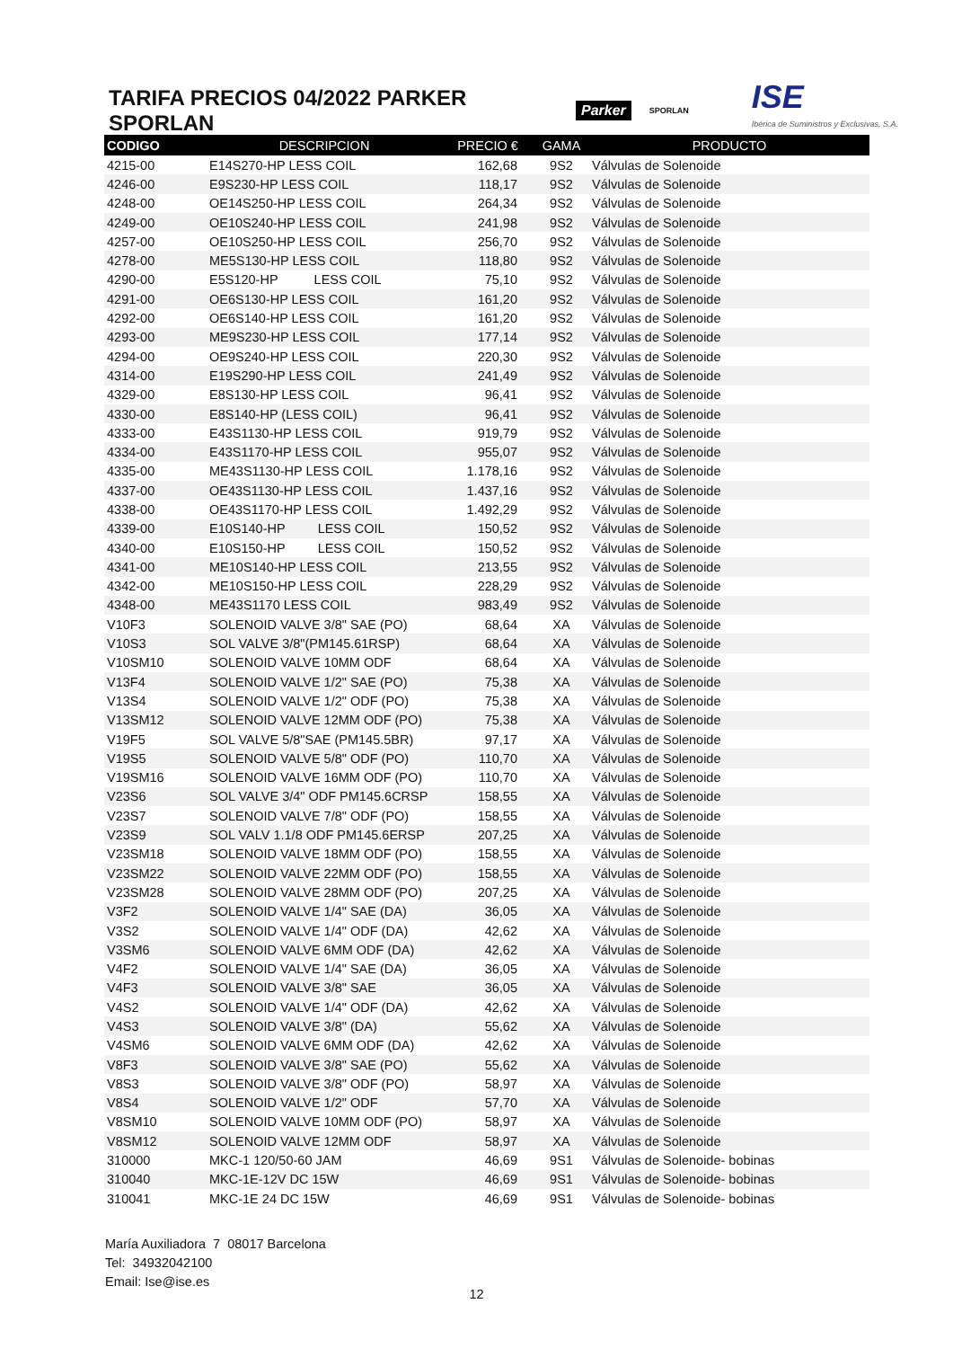TARIFA PRECIOS 04/2022 PARKER SPORLAN
Parker SPORLAN
ISE
Ibérica de Suministros y Exclusivas, S.A.
| CODIGO | DESCRIPCION | PRECIO € | GAMA | PRODUCTO |
| --- | --- | --- | --- | --- |
| 4215-00 | E14S270-HP LESS COIL | 162,68 | 9S2 | Válvulas de Solenoide |
| 4246-00 | E9S230-HP LESS COIL | 118,17 | 9S2 | Válvulas de Solenoide |
| 4248-00 | OE14S250-HP LESS COIL | 264,34 | 9S2 | Válvulas de Solenoide |
| 4249-00 | OE10S240-HP LESS COIL | 241,98 | 9S2 | Válvulas de Solenoide |
| 4257-00 | OE10S250-HP LESS COIL | 256,70 | 9S2 | Válvulas de Solenoide |
| 4278-00 | ME5S130-HP LESS COIL | 118,80 | 9S2 | Válvulas de Solenoide |
| 4290-00 | E5S120-HP LESS COIL | 75,10 | 9S2 | Válvulas de Solenoide |
| 4291-00 | OE6S130-HP LESS COIL | 161,20 | 9S2 | Válvulas de Solenoide |
| 4292-00 | OE6S140-HP LESS COIL | 161,20 | 9S2 | Válvulas de Solenoide |
| 4293-00 | ME9S230-HP LESS COIL | 177,14 | 9S2 | Válvulas de Solenoide |
| 4294-00 | OE9S240-HP LESS COIL | 220,30 | 9S2 | Válvulas de Solenoide |
| 4314-00 | E19S290-HP LESS COIL | 241,49 | 9S2 | Válvulas de Solenoide |
| 4329-00 | E8S130-HP LESS COIL | 96,41 | 9S2 | Válvulas de Solenoide |
| 4330-00 | E8S140-HP (LESS COIL) | 96,41 | 9S2 | Válvulas de Solenoide |
| 4333-00 | E43S1130-HP LESS COIL | 919,79 | 9S2 | Válvulas de Solenoide |
| 4334-00 | E43S1170-HP LESS COIL | 955,07 | 9S2 | Válvulas de Solenoide |
| 4335-00 | ME43S1130-HP LESS COIL | 1.178,16 | 9S2 | Válvulas de Solenoide |
| 4337-00 | OE43S1130-HP LESS COIL | 1.437,16 | 9S2 | Válvulas de Solenoide |
| 4338-00 | OE43S1170-HP LESS COIL | 1.492,29 | 9S2 | Válvulas de Solenoide |
| 4339-00 | E10S140-HP LESS COIL | 150,52 | 9S2 | Válvulas de Solenoide |
| 4340-00 | E10S150-HP LESS COIL | 150,52 | 9S2 | Válvulas de Solenoide |
| 4341-00 | ME10S140-HP LESS COIL | 213,55 | 9S2 | Válvulas de Solenoide |
| 4342-00 | ME10S150-HP LESS COIL | 228,29 | 9S2 | Válvulas de Solenoide |
| 4348-00 | ME43S1170 LESS COIL | 983,49 | 9S2 | Válvulas de Solenoide |
| V10F3 | SOLENOID VALVE 3/8" SAE (PO) | 68,64 | XA | Válvulas de Solenoide |
| V10S3 | SOL VALVE 3/8"(PM145.61RSP) | 68,64 | XA | Válvulas de Solenoide |
| V10SM10 | SOLENOID VALVE 10MM ODF | 68,64 | XA | Válvulas de Solenoide |
| V13F4 | SOLENOID VALVE 1/2" SAE (PO) | 75,38 | XA | Válvulas de Solenoide |
| V13S4 | SOLENOID VALVE 1/2" ODF (PO) | 75,38 | XA | Válvulas de Solenoide |
| V13SM12 | SOLENOID VALVE 12MM ODF (PO) | 75,38 | XA | Válvulas de Solenoide |
| V19F5 | SOL VALVE 5/8"SAE (PM145.5BR) | 97,17 | XA | Válvulas de Solenoide |
| V19S5 | SOLENOID VALVE 5/8" ODF (PO) | 110,70 | XA | Válvulas de Solenoide |
| V19SM16 | SOLENOID VALVE 16MM ODF (PO) | 110,70 | XA | Válvulas de Solenoide |
| V23S6 | SOL VALVE 3/4" ODF PM145.6CRSP | 158,55 | XA | Válvulas de Solenoide |
| V23S7 | SOLENOID VALVE 7/8" ODF (PO) | 158,55 | XA | Válvulas de Solenoide |
| V23S9 | SOL VALV 1.1/8 ODF PM145.6ERSP | 207,25 | XA | Válvulas de Solenoide |
| V23SM18 | SOLENOID VALVE 18MM ODF (PO) | 158,55 | XA | Válvulas de Solenoide |
| V23SM22 | SOLENOID VALVE 22MM ODF (PO) | 158,55 | XA | Válvulas de Solenoide |
| V23SM28 | SOLENOID VALVE 28MM ODF (PO) | 207,25 | XA | Válvulas de Solenoide |
| V3F2 | SOLENOID VALVE 1/4" SAE (DA) | 36,05 | XA | Válvulas de Solenoide |
| V3S2 | SOLENOID VALVE 1/4" ODF (DA) | 42,62 | XA | Válvulas de Solenoide |
| V3SM6 | SOLENOID VALVE 6MM ODF (DA) | 42,62 | XA | Válvulas de Solenoide |
| V4F2 | SOLENOID VALVE 1/4" SAE (DA) | 36,05 | XA | Válvulas de Solenoide |
| V4F3 | SOLENOID VALVE 3/8" SAE | 36,05 | XA | Válvulas de Solenoide |
| V4S2 | SOLENOID VALVE 1/4" ODF (DA) | 42,62 | XA | Válvulas de Solenoide |
| V4S3 | SOLENOID VALVE 3/8" (DA) | 55,62 | XA | Válvulas de Solenoide |
| V4SM6 | SOLENOID VALVE 6MM ODF (DA) | 42,62 | XA | Válvulas de Solenoide |
| V8F3 | SOLENOID VALVE 3/8" SAE (PO) | 55,62 | XA | Válvulas de Solenoide |
| V8S3 | SOLENOID VALVE 3/8" ODF (PO) | 58,97 | XA | Válvulas de Solenoide |
| V8S4 | SOLENOID VALVE 1/2" ODF | 57,70 | XA | Válvulas de Solenoide |
| V8SM10 | SOLENOID VALVE 10MM ODF (PO) | 58,97 | XA | Válvulas de Solenoide |
| V8SM12 | SOLENOID VALVE 12MM ODF | 58,97 | XA | Válvulas de Solenoide |
| 310000 | MKC-1 120/50-60 JAM | 46,69 | 9S1 | Válvulas de Solenoide- bobinas |
| 310040 | MKC-1E-12V DC 15W | 46,69 | 9S1 | Válvulas de Solenoide- bobinas |
| 310041 | MKC-1E 24 DC 15W | 46,69 | 9S1 | Válvulas de Solenoide- bobinas |
María Auxiliadora 7 08017 Barcelona
Tel: 34932042100
Email: Ise@ise.es
12